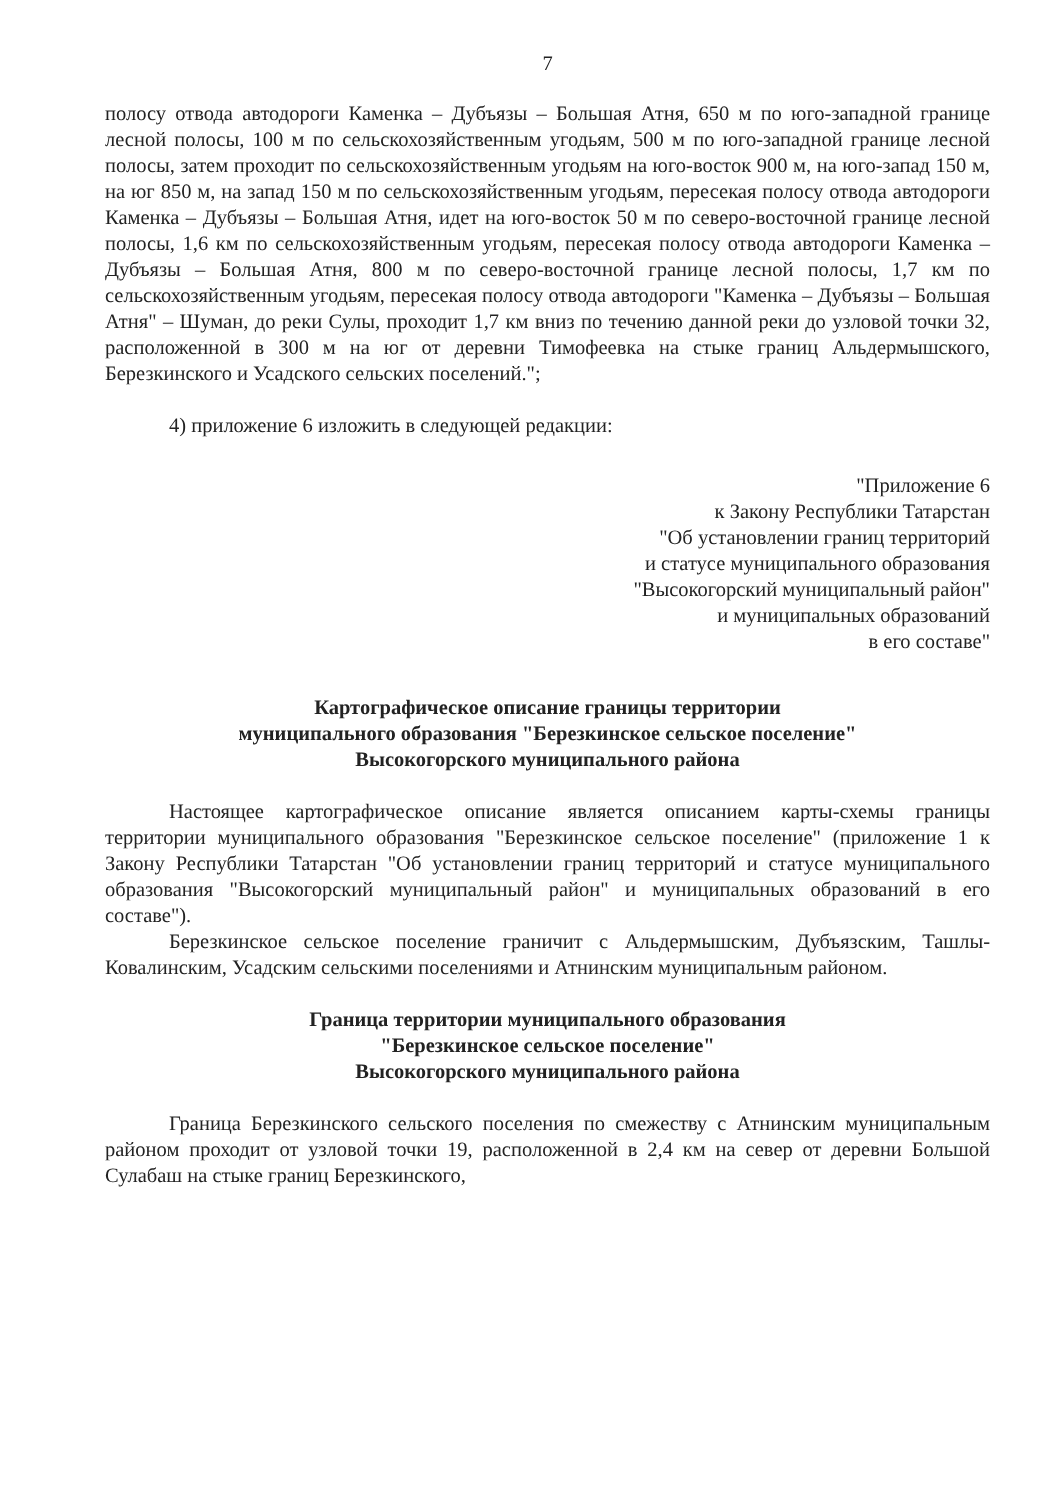7
полосу отвода автодороги Каменка – Дубъязы – Большая Атня, 650 м по юго-западной границе лесной полосы, 100 м по сельскохозяйственным угодьям, 500 м по юго-западной границе лесной полосы, затем проходит по сельскохозяйственным угодьям на юго-восток 900 м, на юго-запад 150 м, на юг 850 м, на запад 150 м по сельскохозяйственным угодьям, пересекая полосу отвода автодороги Каменка – Дубъязы – Большая Атня, идет на юго-восток 50 м по северо-восточной границе лесной полосы, 1,6 км по сельскохозяйственным угодьям, пересекая полосу отвода автодороги Каменка – Дубъязы – Большая Атня, 800 м по северо-восточной границе лесной полосы, 1,7 км по сельскохозяйственным угодьям, пересекая полосу отвода автодороги "Каменка – Дубъязы – Большая Атня" – Шуман, до реки Сулы, проходит 1,7 км вниз по течению данной реки до узловой точки 32, расположенной в 300 м на юг от деревни Тимофеевка на стыке границ Альдермышского, Березкинского и Усадского сельских поселений.";
4) приложение 6 изложить в следующей редакции:
"Приложение 6
к Закону Республики Татарстан
"Об установлении границ территорий
и статусе муниципального образования
"Высокогорский муниципальный район"
и муниципальных образований
в его составе"
Картографическое описание границы территории
муниципального образования "Березкинское сельское поселение"
Высокогорского муниципального района
Настоящее картографическое описание является описанием карты-схемы границы территории муниципального образования "Березкинское сельское поселение" (приложение 1 к Закону Республики Татарстан "Об установлении границ территорий и статусе муниципального образования "Высокогорский муниципальный район" и муниципальных образований в его составе").
Березкинское сельское поселение граничит с Альдермышским, Дубъязским, Ташлы-Ковалинским, Усадским сельскими поселениями и Атнинским муниципальным районом.
Граница территории муниципального образования
"Березкинское сельское поселение"
Высокогорского муниципального района
Граница Березкинского сельского поселения по смежеству с Атнинским муниципальным районом проходит от узловой точки 19, расположенной в 2,4 км на север от деревни Большой Сулабаш на стыке границ Березкинского,